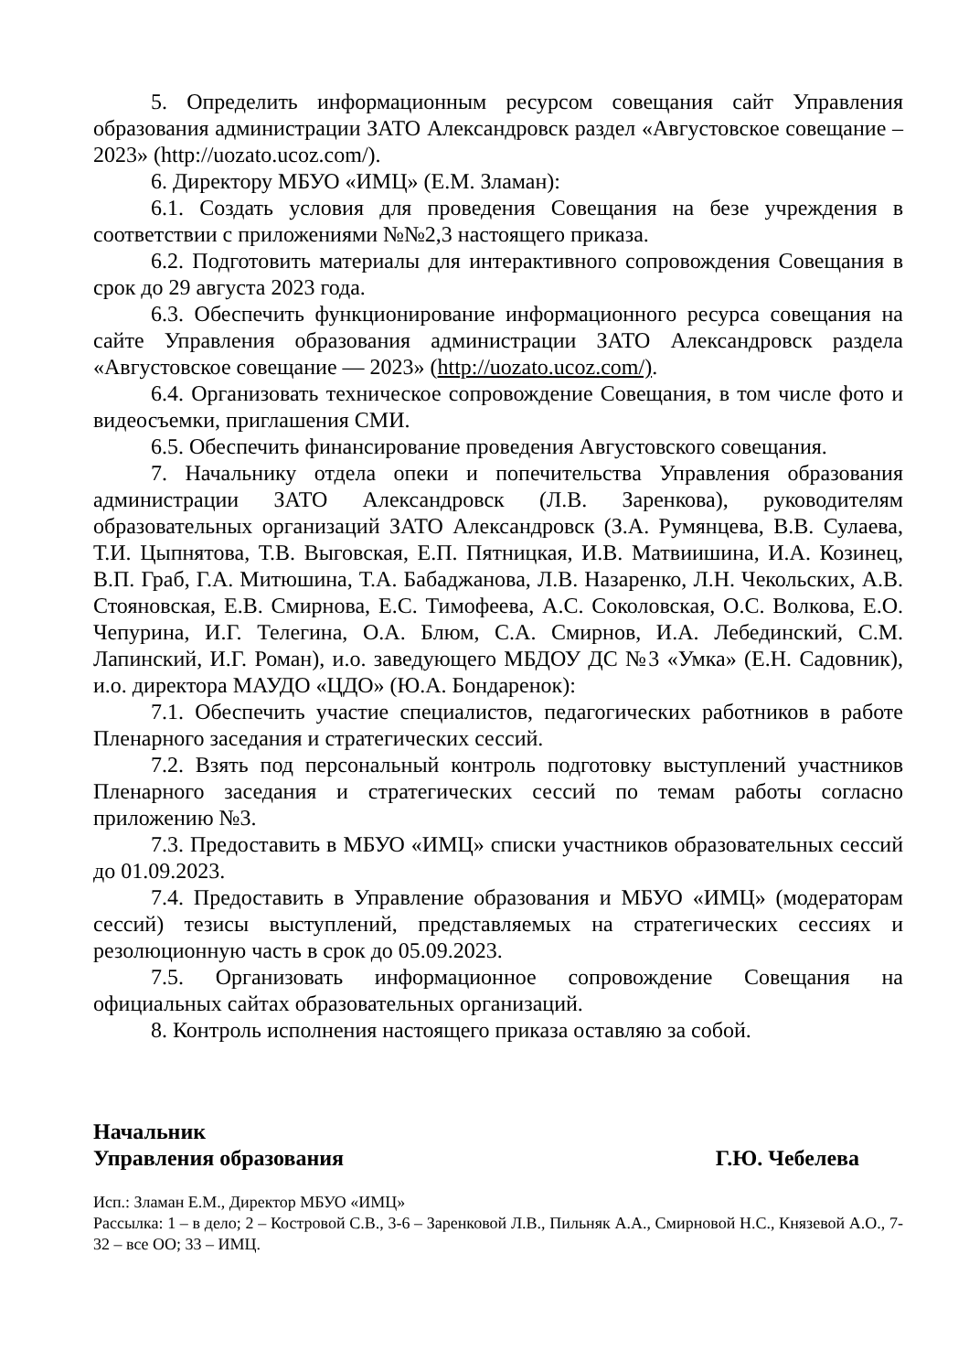5. Определить информационным ресурсом совещания сайт Управления образования администрации ЗАТО Александровск раздел «Августовское совещание – 2023» (http://uozato.ucoz.com/).
6. Директору МБУО «ИМЦ» (Е.М. Зламан):
6.1. Создать условия для проведения Совещания на безе учреждения в соответствии с приложениями №№2,3 настоящего приказа.
6.2. Подготовить материалы для интерактивного сопровождения Совещания в срок до 29 августа 2023 года.
6.3. Обеспечить функционирование информационного ресурса совещания на сайте Управления образования администрации ЗАТО Александровск раздела «Августовское совещание — 2023» (http://uozato.ucoz.com/).
6.4. Организовать техническое сопровождение Совещания, в том числе фото и видеосъемки, приглашения СМИ.
6.5. Обеспечить финансирование проведения Августовского совещания.
7. Начальнику отдела опеки и попечительства Управления образования администрации ЗАТО Александровск (Л.В. Заренкова), руководителям образовательных организаций ЗАТО Александровск (З.А. Румянцева, В.В. Сулаева, Т.И. Цыпнятова, Т.В. Выговская, Е.П. Пятницкая, И.В. Матвиишина, И.А. Козинец, В.П. Граб, Г.А. Митюшина, Т.А. Бабаджанова, Л.В. Назаренко, Л.Н. Чекольских, А.В. Стояновская, Е.В. Смирнова, Е.С. Тимофеева, А.С. Соколовская, О.С. Волкова, Е.О. Чепурина, И.Г. Телегина, О.А. Блюм, С.А. Смирнов, И.А. Лебединский, С.М. Лапинский, И.Г. Роман), и.о. заведующего МБДОУ ДС №3 «Умка» (Е.Н. Садовник), и.о. директора МАУДО «ЦДО» (Ю.А. Бондаренок):
7.1. Обеспечить участие специалистов, педагогических работников в работе Пленарного заседания и стратегических сессий.
7.2. Взять под персональный контроль подготовку выступлений участников Пленарного заседания и стратегических сессий по темам работы согласно приложению №3.
7.3. Предоставить в МБУО «ИМЦ» списки участников образовательных сессий до 01.09.2023.
7.4. Предоставить в Управление образования и МБУО «ИМЦ» (модераторам сессий) тезисы выступлений, представляемых на стратегических сессиях и резолюционную часть в срок до 05.09.2023.
7.5. Организовать информационное сопровождение Совещания на официальных сайтах образовательных организаций.
8. Контроль исполнения настоящего приказа оставляю за собой.
Начальник
Управления образования
Г.Ю. Чебелева
Исп.: Зламан Е.М., Директор МБУО «ИМЦ»
Рассылка: 1 – в дело; 2 – Костровой С.В., 3-6 – Заренковой Л.В., Пильняк А.А., Смирновой Н.С., Князевой А.О., 7-32 – все ОО; 33 – ИМЦ.